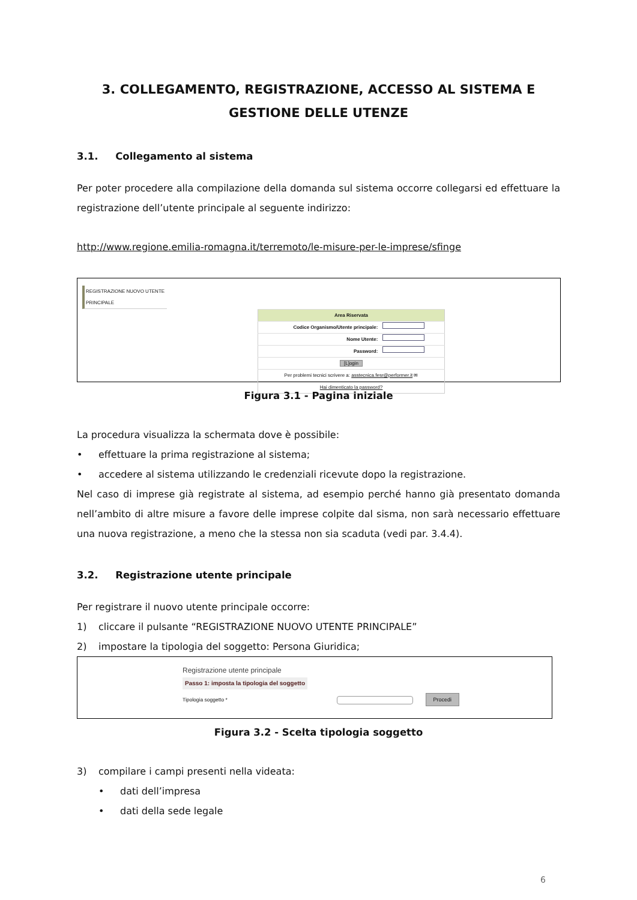3. COLLEGAMENTO, REGISTRAZIONE, ACCESSO AL SISTEMA E
GESTIONE DELLE UTENZE
3.1. Collegamento al sistema
Per poter procedere alla compilazione della domanda sul sistema occorre collegarsi ed effettuare la registrazione dell’utente principale al seguente indirizzo:
http://www.regione.emilia-romagna.it/terremoto/le-misure-per-le-imprese/sfinge
REGISTRAZIONE NUOVO UTENTE PRINCIPALE
| Area Riservata | |
| Codice Organismo/Utente principale: | |
| Nome Utente: | |
| Password: | |
| [L]ogin | |
| Per problemi tecnici scrivere a: asstecnica.fesr@performer.it ✉ | |
| Hai dimenticato la password? | |
Figura 3.1 - Pagina iniziale
La procedura visualizza la schermata dove è possibile:
• effettuare la prima registrazione al sistema;
• accedere al sistema utilizzando le credenziali ricevute dopo la registrazione.
Nel caso di imprese già registrate al sistema, ad esempio perché hanno già presentato domanda nell’ambito di altre misure a favore delle imprese colpite dal sisma, non sarà necessario effettuare una nuova registrazione, a meno che la stessa non sia scaduta (vedi par. 3.4.4).
3.2. Registrazione utente principale
Per registrare il nuovo utente principale occorre:
1) cliccare il pulsante “REGISTRAZIONE NUOVO UTENTE PRINCIPALE”
2) impostare la tipologia del soggetto: Persona Giuridica;
Registrazione utente principale
Passo 1: imposta la tipologia del soggetto
Tipologia soggetto * Procedi
Figura 3.2 - Scelta tipologia soggetto
3) compilare i campi presenti nella videata:
• dati dell’impresa
• dati della sede legale
6